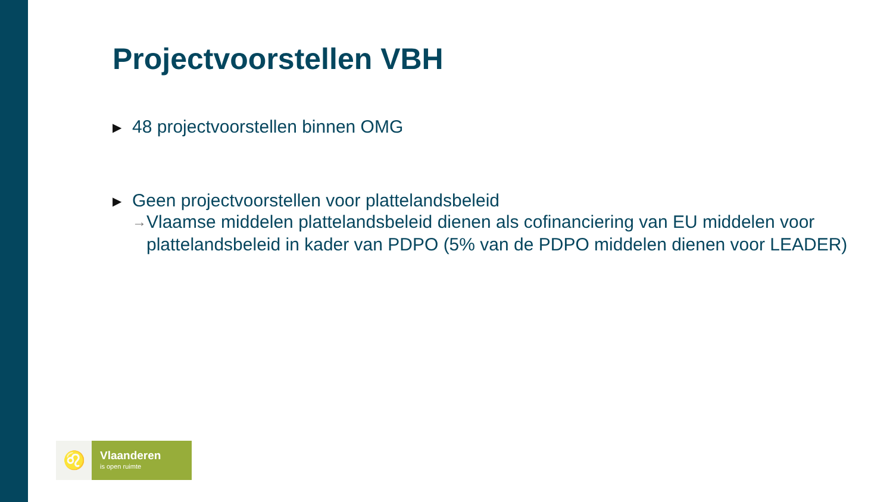Projectvoorstellen VBH
▶
48 projectvoorstellen binnen OMG
▶
Geen projectvoorstellen voor plattelandsbeleid
→
Vlaamse middelen plattelandsbeleid dienen als cofinanciering van EU middelen voor plattelandsbeleid in kader van PDPO (5% van de PDPO middelen dienen voor LEADER)
♌
Vlaanderen
is open ruimte